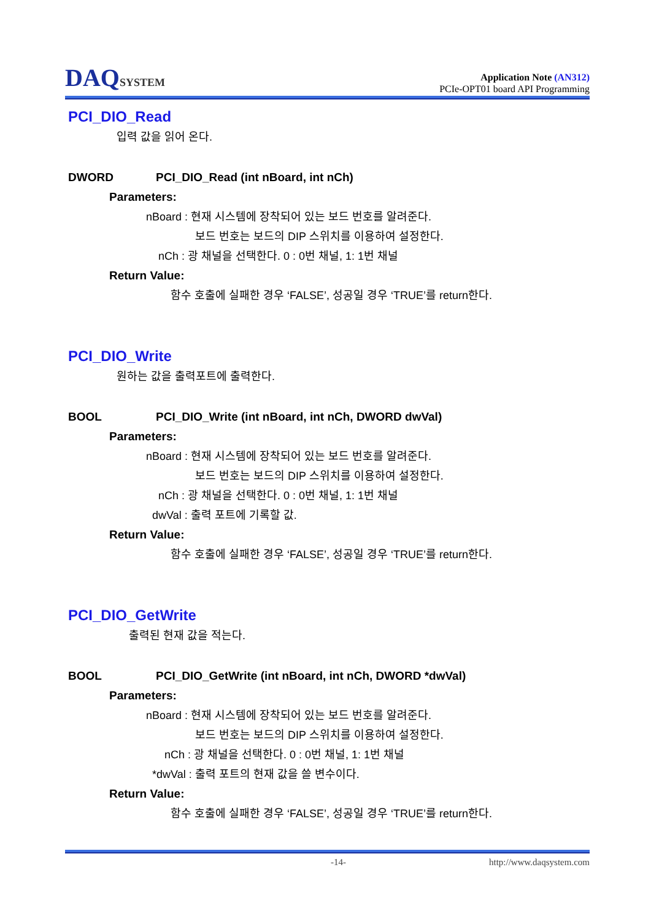DAQSYSTEM
Application Note (AN312)
PCIe-OPT01 board API Programming
PCI_DIO_Read
입력 값을 읽어 온다.
DWORD PCI_DIO_Read (int nBoard, int nCh)
Parameters:
nBoard : 현재 시스템에 장착되어 있는 보드 번호를 알려준다.
보드 번호는 보드의 DIP 스위치를 이용하여 설정한다.
nCh : 광 채널을 선택한다. 0 : 0번 채널, 1: 1번 채널
Return Value:
함수 호출에 실패한 경우 ‘FALSE’, 성공일 경우 ‘TRUE’를 return한다.
PCI_DIO_Write
원하는 값을 출력포트에 출력한다.
BOOL PCI_DIO_Write (int nBoard, int nCh, DWORD dwVal)
Parameters:
nBoard : 현재 시스템에 장착되어 있는 보드 번호를 알려준다.
보드 번호는 보드의 DIP 스위치를 이용하여 설정한다.
nCh : 광 채널을 선택한다. 0 : 0번 채널, 1: 1번 채널
dwVal : 출력 포트에 기록할 값.
Return Value:
함수 호출에 실패한 경우 ‘FALSE’, 성공일 경우 ‘TRUE’를 return한다.
PCI_DIO_GetWrite
출력된 현재 값을 적는다.
BOOL PCI_DIO_GetWrite (int nBoard, int nCh, DWORD *dwVal)
Parameters:
nBoard : 현재 시스템에 장착되어 있는 보드 번호를 알려준다.
보드 번호는 보드의 DIP 스위치를 이용하여 설정한다.
nCh : 광 채널을 선택한다. 0 : 0번 채널, 1: 1번 채널
*dwVal : 출력 포트의 현재 값을 쓸 변수이다.
Return Value:
함수 호출에 실패한 경우 ‘FALSE’, 성공일 경우 ‘TRUE’를 return한다.
-14- http://www.daqsystem.com